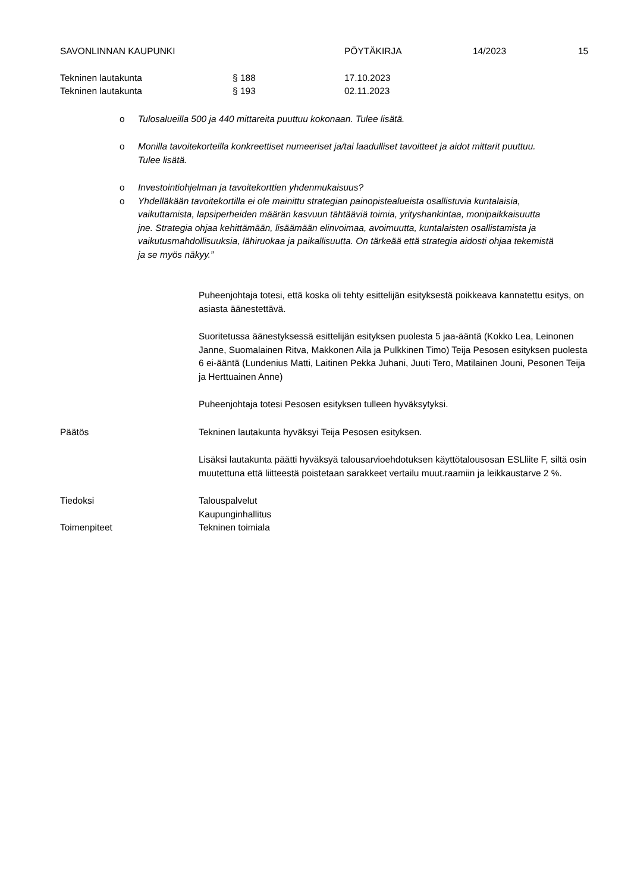SAVONLINNAN KAUPUNKI PÖYTÄKIRJA 14/2023 15
Tekninen lautakunta § 188 17.10.2023
Tekninen lautakunta § 193 02.11.2023
o Tulosalueilla 500 ja 440 mittareita puuttuu kokonaan. Tulee lisätä.
o Monilla tavoitekorteilla konkreettiset numeeriset ja/tai laadulliset tavoitteet ja aidot mittarit puuttuu. Tulee lisätä.
o Investointiohjelman ja tavoitekorttien yhdenmukaisuus?
o Yhdelläkään tavoitekortilla ei ole mainittu strategian painopistealueista osallistuvia kuntalaisia, vaikuttamista, lapsiperheiden määrän kasvuun tähtääviä toimia, yrityshankintaa, monipaikkaisuutta jne. Strategia ohjaa kehittämään, lisäämään elinvoimaa, avoimuutta, kuntalaisten osallistamista ja vaikutusmahdollisuuksia, lähiruokaa ja paikallisuutta. On tärkeää että strategia aidosti ohjaa tekemistä ja se myös näkyy.”
Puheenjohtaja totesi, että koska oli tehty esittelijän esityksestä poikkeava kannatettu esitys, on asiasta äänestettävä.
Suoritetussa äänestyksessä esittelijän esityksen puolesta 5 jaa-ääntä (Kokko Lea, Leinonen Janne, Suomalainen Ritva, Makkonen Aila ja Pulkkinen Timo) Teija Pesosen esityksen puolesta 6 ei-ääntä (Lundenius Matti, Laitinen Pekka Juhani, Juuti Tero, Matilainen Jouni, Pesonen Teija ja Herttuainen Anne)
Puheenjohtaja totesi Pesosen esityksen tulleen hyväksytyksi.
Päätös Tekninen lautakunta hyväksyi Teija Pesosen esityksen.
Lisäksi lautakunta päätti hyväksyä talousarvioehdotuksen käyttötalousosan ESLliite F, siltä osin muutettuna että liitteestä poistetaan sarakkeet vertailu muut.raamiin ja leikkaustarve 2 %.
Tiedoksi Talouspalvelut
Kaupunginhallitus
Toimenpiteet Tekninen toimiala